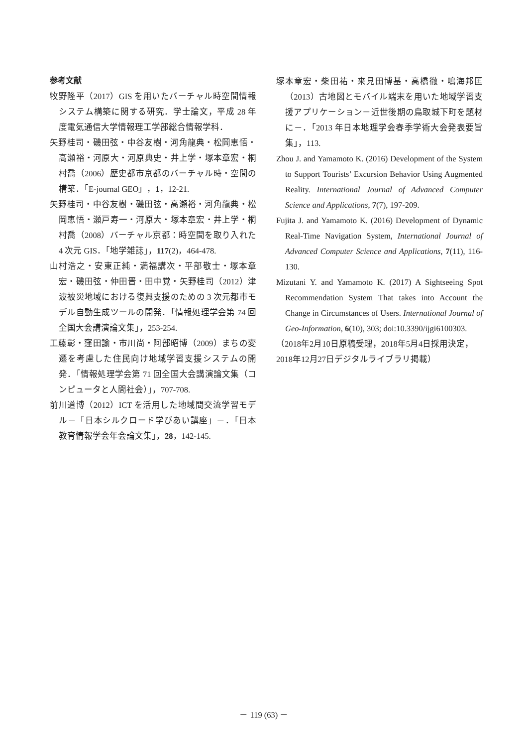参考文献
牧野隆平（2017）GIS を用いたバーチャル時空間情報システム構築に関する研究．学士論文，平成 28 年度電気通信大学情報理工学部総合情報学科．
矢野桂司・磯田弦・中谷友樹・河角龍典・松岡恵悟・高瀬裕・河原大・河原典史・井上学・塚本章宏・桐村喬（2006）歴史都市京都のバーチャル時・空間の構築．「E-journal GEO」，1，12-21.
矢野桂司・中谷友樹・磯田弦・高瀬裕・河角龍典・松岡恵悟・瀬戸寿一・河原大・塚本章宏・井上学・桐村喬（2008）バーチャル京都：時空間を取り入れた 4 次元 GIS．「地学雑誌」，117(2)，464-478.
山村浩之・安東正純・満福講次・平部敬士・塚本章宏・磯田弦・仲田晋・田中覚・矢野桂司（2012）津波被災地域における復興支援のための 3 次元都市モデル自動生成ツールの開発．「情報処理学会第 74 回全国大会講演論文集」，253-254.
工藤彰・窪田諭・市川尚・阿部昭博（2009）まちの変遷を考慮した住民向け地域学習支援システムの開発．「情報処理学会第 71 回全国大会講演論文集（コンピュータと人間社会）」，707-708.
前川道博（2012）ICT を活用した地域間交流学習モデル－「日本シルクロード学びあい講座」－．「日本教育情報学会年会論文集」，28，142-145.
塚本章宏・柴田祐・来見田博基・高橋徹・鳴海邦匡（2013）古地図とモバイル端末を用いた地域学習支援アプリケーション－近世後期の鳥取城下町を題材に－．「2013 年日本地理学会春季学術大会発表要旨集」，113.
Zhou J. and Yamamoto K. (2016) Development of the System to Support Tourists’ Excursion Behavior Using Augmented Reality. International Journal of Advanced Computer Science and Applications, 7(7), 197-209.
Fujita J. and Yamamoto K. (2016) Development of Dynamic Real-Time Navigation System, International Journal of Advanced Computer Science and Applications, 7(11), 116-130.
Mizutani Y. and Yamamoto K. (2017) A Sightseeing Spot Recommendation System That takes into Account the Change in Circumstances of Users. International Journal of Geo-Information, 6(10), 303; doi:10.3390/ijgi6100303.
（2018年2月10日原稿受理，2018年5月4日採用決定，2018年12月27日デジタルライブラリ掲載）
－ 119 (63) －